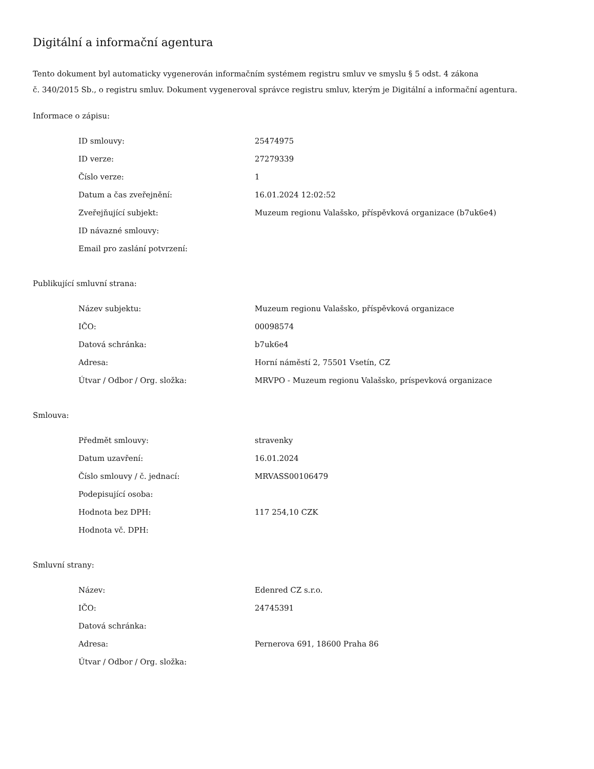Digitální a informační agentura
Tento dokument byl automaticky vygenerován informačním systémem registru smluv ve smyslu § 5 odst. 4 zákona
č. 340/2015 Sb., o registru smluv. Dokument vygeneroval správce registru smluv, kterým je Digitální a informační agentura.
Informace o zápisu:
| ID smlouvy: | 25474975 |
| ID verze: | 27279339 |
| Číslo verze: | 1 |
| Datum a čas zveřejnění: | 16.01.2024 12:02:52 |
| Zveřejňující subjekt: | Muzeum regionu Valašsko, příspěvková organizace (b7uk6e4) |
| ID návazné smlouvy: | |
| Email pro zaslání potvrzení: | |
Publikující smluvní strana:
| Název subjektu: | Muzeum regionu Valašsko, příspěvková organizace |
| IČO: | 00098574 |
| Datová schránka: | b7uk6e4 |
| Adresa: | Horní náměstí 2, 75501 Vsetín, CZ |
| Útvar / Odbor / Org. složka: | MRVPO - Muzeum regionu Valašsko, príspevková organizace |
Smlouva:
| Předmět smlouvy: | stravenky |
| Datum uzavření: | 16.01.2024 |
| Číslo smlouvy / č. jednací: | MRVASS00106479 |
| Podepisující osoba: | |
| Hodnota bez DPH: | 117 254,10 CZK |
| Hodnota vč. DPH: | |
Smluvní strany:
| Název: | Edenred CZ s.r.o. |
| IČO: | 24745391 |
| Datová schránka: | |
| Adresa: | Pernerova 691, 18600 Praha 86 |
| Útvar / Odbor / Org. složka: | |